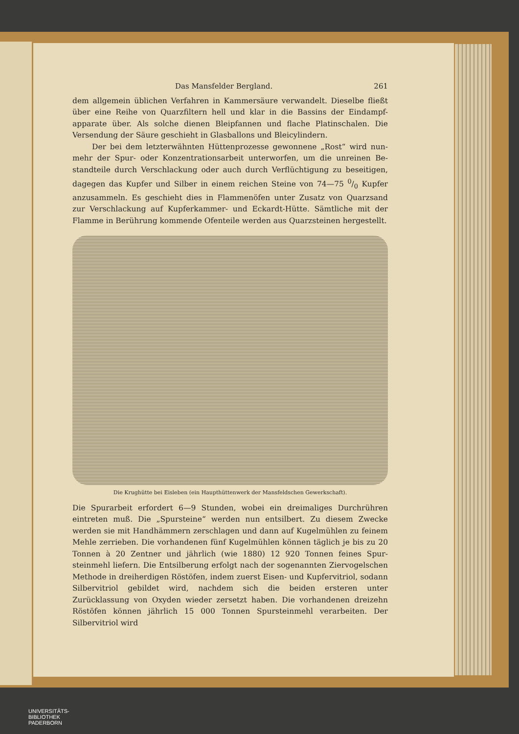Das Mansfelder Bergland. 261
dem allgemein üblichen Verfahren in Kammersäure verwandelt. Dieselbe fließt über eine Reihe von Quarzfiltern hell und klar in die Bassins der Eindampf-apparate über. Als solche dienen Bleipfannen und flache Platinschalen. Die Versendung der Säure geschieht in Glasballons und Bleicylindern.
Der bei dem letzterwähnten Hüttenprozesse gewonnene „Rost“ wird nun-mehr der Spur- oder Konzentrationsarbeit unterworfen, um die unreinen Be-standteile durch Verschlackung oder auch durch Verflüchtigung zu beseitigen, dagegen das Kupfer und Silber in einem reichen Steine von 74—75 0/0 Kupfer anzusammeln. Es geschieht dies in Flammenöfen unter Zusatz von Quarzsand zur Verschlackung auf Kupferkammer- und Eckardt-Hütte. Sämtliche mit der Flamme in Berührung kommende Ofenteile werden aus Quarzsteinen hergestellt.
Die Krughütte bei Eisleben (ein Haupthüttenwerk der Mansfeldschen Gewerkschaft).
Die Spurarbeit erfordert 6—9 Stunden, wobei ein dreimaliges Durchrühren eintreten muß. Die „Spursteine“ werden nun entsilbert. Zu diesem Zwecke werden sie mit Handhämmern zerschlagen und dann auf Kugelmühlen zu feinem Mehle zerrieben. Die vorhandenen fünf Kugelmühlen können täglich je bis zu 20 Tonnen à 20 Zentner und jährlich (wie 1880) 12 920 Tonnen feines Spur-steinmehl liefern. Die Entsilberung erfolgt nach der sogenannten Ziervogelschen Methode in dreiherdigen Röstöfen, indem zuerst Eisen- und Kupfervitriol, sodann Silbervitriol gebildet wird, nachdem sich die beiden ersteren unter Zurücklassung von Oxyden wieder zersetzt haben. Die vorhandenen dreizehn Röstöfen können jährlich 15 000 Tonnen Spursteinmehl verarbeiten. Der Silbervitriol wird
UNIVERSITÄTS-
BIBLIOTHEK
PADERBORN